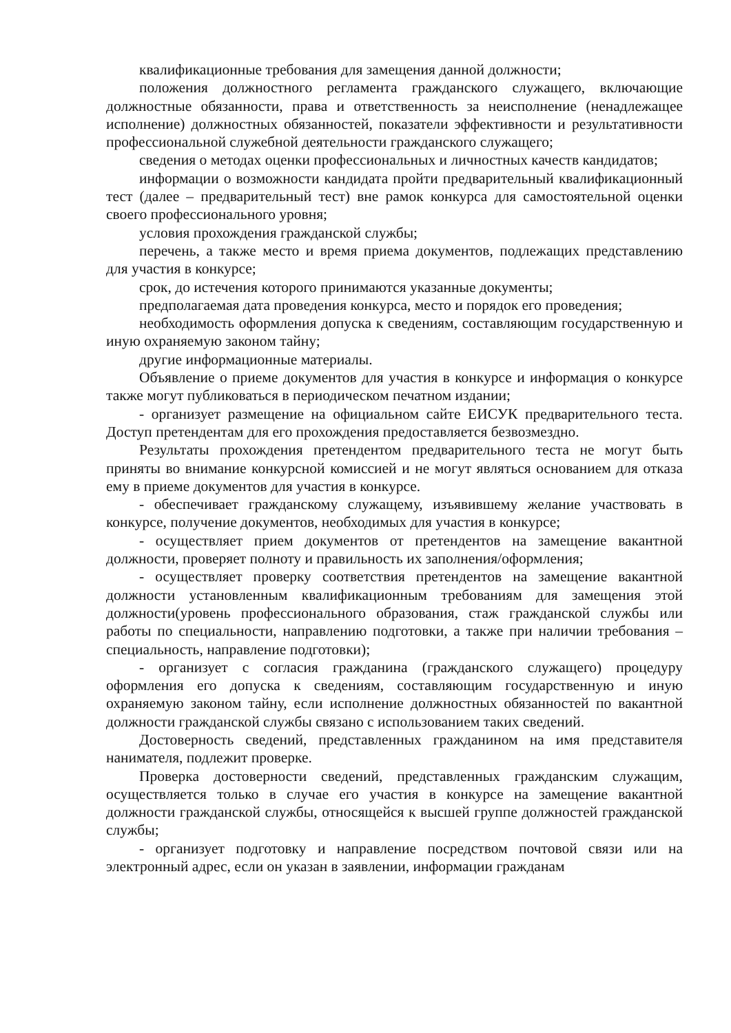квалификационные требования для замещения данной должности;
положения должностного регламента гражданского служащего, включающие должностные обязанности, права и ответственность за неисполнение (ненадлежащее исполнение) должностных обязанностей, показатели эффективности и результативности профессиональной служебной деятельности гражданского служащего;
сведения о методах оценки профессиональных и личностных качеств кандидатов;
информации о возможности кандидата пройти предварительный квалификационный тест (далее – предварительный тест) вне рамок конкурса для самостоятельной оценки своего профессионального уровня;
условия прохождения гражданской службы;
перечень, а также место и время приема документов, подлежащих представлению для участия в конкурсе;
срок, до истечения которого принимаются указанные документы;
предполагаемая дата проведения конкурса, место и порядок его проведения;
необходимость оформления допуска к сведениям, составляющим государственную и иную охраняемую законом тайну;
другие информационные материалы.
Объявление о приеме документов для участия в конкурсе и информация о конкурсе также могут публиковаться в периодическом печатном издании;
- организует размещение на официальном сайте ЕИСУК предварительного теста. Доступ претендентам для его прохождения предоставляется безвозмездно.
Результаты прохождения претендентом предварительного теста не могут быть приняты во внимание конкурсной комиссией и не могут являться основанием для отказа ему в приеме документов для участия в конкурсе.
- обеспечивает гражданскому служащему, изъявившему желание участвовать в конкурсе, получение документов, необходимых для участия в конкурсе;
- осуществляет прием документов от претендентов на замещение вакантной должности, проверяет полноту и правильность их заполнения/оформления;
- осуществляет проверку соответствия претендентов на замещение вакантной должности установленным квалификационным требованиям для замещения этой должности(уровень профессионального образования, стаж гражданской службы или работы по специальности, направлению подготовки, а также при наличии требования – специальность, направление подготовки);
- организует с согласия гражданина (гражданского служащего) процедуру оформления его допуска к сведениям, составляющим государственную и иную охраняемую законом тайну, если исполнение должностных обязанностей по вакантной должности гражданской службы связано с использованием таких сведений.
Достоверность сведений, представленных гражданином на имя представителя нанимателя, подлежит проверке.
Проверка достоверности сведений, представленных гражданским служащим, осуществляется только в случае его участия в конкурсе на замещение вакантной должности гражданской службы, относящейся к высшей группе должностей гражданской службы;
- организует подготовку и направление посредством почтовой связи или на электронный адрес, если он указан в заявлении, информации гражданам